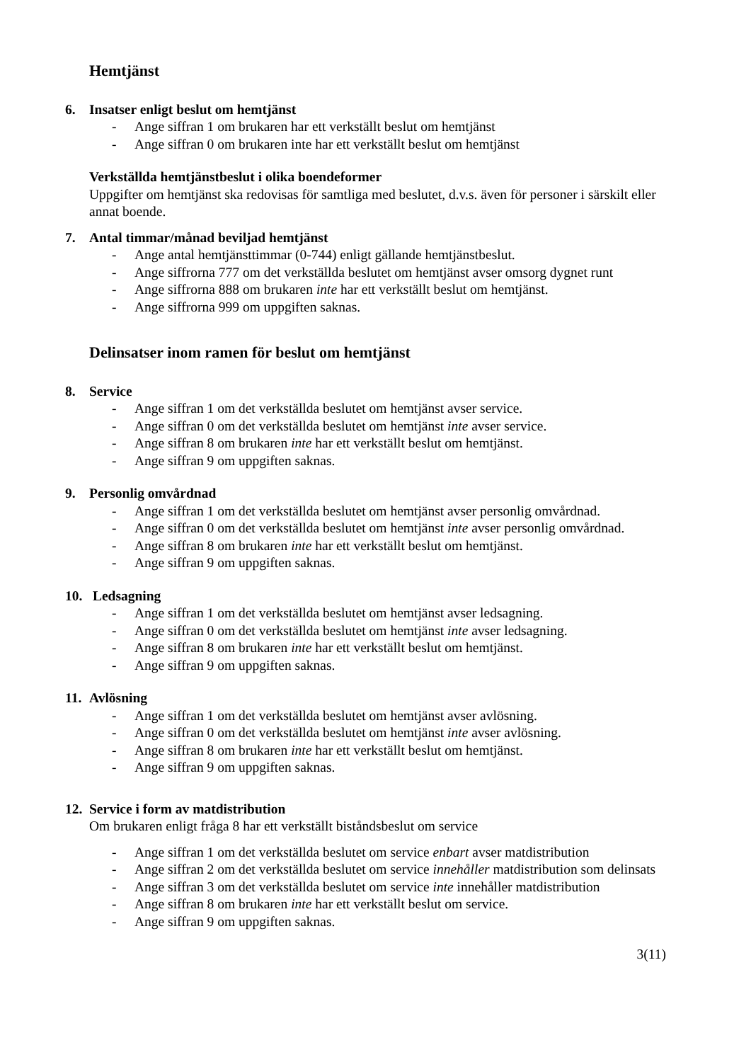Hemtjänst
6. Insatser enligt beslut om hemtjänst
- Ange siffran 1 om brukaren har ett verkställt beslut om hemtjänst
- Ange siffran 0 om brukaren inte har ett verkställt beslut om hemtjänst
Verkställda hemtjänstbeslut i olika boendeformer
Uppgifter om hemtjänst ska redovisas för samtliga med beslutet, d.v.s. även för personer i särskilt eller annat boende.
7. Antal timmar/månad beviljad hemtjänst
- Ange antal hemtjänsttimmar (0-744) enligt gällande hemtjänstbeslut.
- Ange siffrorna 777 om det verkställda beslutet om hemtjänst avser omsorg dygnet runt
- Ange siffrorna 888 om brukaren inte har ett verkställt beslut om hemtjänst.
- Ange siffrorna 999 om uppgiften saknas.
Delinsatser inom ramen för beslut om hemtjänst
8. Service
- Ange siffran 1 om det verkställda beslutet om hemtjänst avser service.
- Ange siffran 0 om det verkställda beslutet om hemtjänst inte avser service.
- Ange siffran 8 om brukaren inte har ett verkställt beslut om hemtjänst.
- Ange siffran 9 om uppgiften saknas.
9. Personlig omvårdnad
- Ange siffran 1 om det verkställda beslutet om hemtjänst avser personlig omvårdnad.
- Ange siffran 0 om det verkställda beslutet om hemtjänst inte avser personlig omvårdnad.
- Ange siffran 8 om brukaren inte har ett verkställt beslut om hemtjänst.
- Ange siffran 9 om uppgiften saknas.
10. Ledsagning
- Ange siffran 1 om det verkställda beslutet om hemtjänst avser ledsagning.
- Ange siffran 0 om det verkställda beslutet om hemtjänst inte avser ledsagning.
- Ange siffran 8 om brukaren inte har ett verkställt beslut om hemtjänst.
- Ange siffran 9 om uppgiften saknas.
11. Avlösning
- Ange siffran 1 om det verkställda beslutet om hemtjänst avser avlösning.
- Ange siffran 0 om det verkställda beslutet om hemtjänst inte avser avlösning.
- Ange siffran 8 om brukaren inte har ett verkställt beslut om hemtjänst.
- Ange siffran 9 om uppgiften saknas.
12. Service i form av matdistribution
Om brukaren enligt fråga 8 har ett verkställt biståndsbeslut om service
- Ange siffran 1 om det verkställda beslutet om service enbart avser matdistribution
- Ange siffran 2 om det verkställda beslutet om service innehåller matdistribution som delinsats
- Ange siffran 3 om det verkställda beslutet om service inte innehåller matdistribution
- Ange siffran 8 om brukaren inte har ett verkställt beslut om service.
- Ange siffran 9 om uppgiften saknas.
3(11)